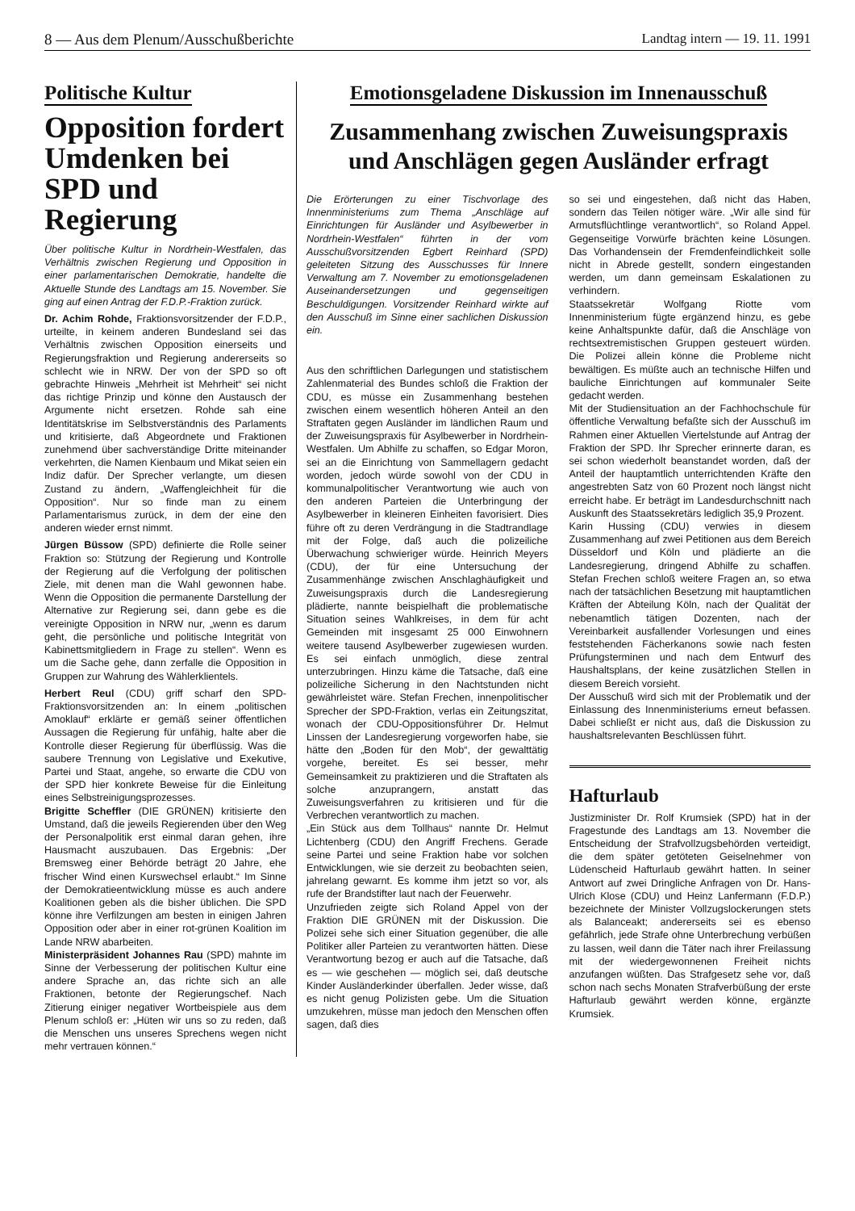8 — Aus dem Plenum/Ausschußberichte Landtag intern — 19. 11. 1991
Politische Kultur
Opposition fordert Umdenken bei SPD und Regierung
Über politische Kultur in Nordrhein-Westfalen, das Verhältnis zwischen Regierung und Opposition in einer parlamentarischen Demokratie, handelte die Aktuelle Stunde des Landtags am 15. November. Sie ging auf einen Antrag der F.D.P.-Fraktion zurück.
Dr. Achim Rohde, Fraktionsvorsitzender der F.D.P., urteilte, in keinem anderen Bundesland sei das Verhältnis zwischen Opposition einerseits und Regierungsfraktion und Regierung andererseits so schlecht wie in NRW. Der von der SPD so oft gebrachte Hinweis „Mehrheit ist Mehrheit“ sei nicht das richtige Prinzip und könne den Austausch der Argumente nicht ersetzen. Rohde sah eine Identitätskrise im Selbstverständnis des Parlaments und kritisierte, daß Abgeordnete und Fraktionen zunehmend über sachverständige Dritte miteinander verkehrten, die Namen Kienbaum und Mikat seien ein Indiz dafür. Der Sprecher verlangte, um diesen Zustand zu ändern, „Waffengleichheit für die Opposition“. Nur so finde man zu einem Parlamentarismus zurück, in dem der eine den anderen wieder ernst nimmt.
Jürgen Büssow (SPD) definierte die Rolle seiner Fraktion so: Stützung der Regierung und Kontrolle der Regierung auf die Verfolgung der politischen Ziele, mit denen man die Wahl gewonnen habe. Wenn die Opposition die permanente Darstellung der Alternative zur Regierung sei, dann gebe es die vereinigte Opposition in NRW nur, „wenn es darum geht, die persönliche und politische Integrität von Kabinettsmitgliedern in Frage zu stellen“. Wenn es um die Sache gehe, dann zerfalle die Opposition in Gruppen zur Wahrung des Wählerklientels.
Herbert Reul (CDU) griff scharf den SPD-Fraktionsvorsitzenden an: In einem „politischen Amoklauf“ erklärte er gemäß seiner öffentlichen Aussagen die Regierung für unfähig, halte aber die Kontrolle dieser Regierung für überflüssig. Was die saubere Trennung von Legislative und Exekutive, Partei und Staat, angehe, so erwarte die CDU von der SPD hier konkrete Beweise für die Einleitung eines Selbstreinigungsprozesses.
Brigitte Scheffler (DIE GRÜNEN) kritisierte den Umstand, daß die jeweils Regierenden über den Weg der Personalpolitik erst einmal daran gehen, ihre Hausmacht auszubauen. Das Ergebnis: „Der Bremsweg einer Behörde beträgt 20 Jahre, ehe frischer Wind einen Kurswechsel erlaubt.“ Im Sinne der Demokratieentwicklung müsse es auch andere Koalitionen geben als die bisher üblichen. Die SPD könne ihre Verfilzungen am besten in einigen Jahren Opposition oder aber in einer rot-grünen Koalition im Lande NRW abarbeiten.
Ministerpräsident Johannes Rau (SPD) mahnte im Sinne der Verbesserung der politischen Kultur eine andere Sprache an, das richte sich an alle Fraktionen, betonte der Regierungschef. Nach Zitierung einiger negativer Wortbeispiele aus dem Plenum schloß er: „Hüten wir uns so zu reden, daß die Menschen uns unseres Sprechens wegen nicht mehr vertrauen können.“
Emotionsgeladene Diskussion im Innenausschuß
Zusammenhang zwischen Zuweisungspraxis und Anschlägen gegen Ausländer erfragt
Die Erörterungen zu einer Tischvorlage des Innenministeriums zum Thema „Anschläge auf Einrichtungen für Ausländer und Asylbewerber in Nordrhein-Westfalen“ führten in der vom Ausschußvorsitzenden Egbert Reinhard (SPD) geleiteten Sitzung des Ausschusses für Innere Verwaltung am 7. November zu emotionsgeladenen Auseinandersetzungen und gegenseitigen Beschuldigungen. Vorsitzender Reinhard wirkte auf den Ausschuß im Sinne einer sachlichen Diskussion ein.
Aus den schriftlichen Darlegungen und statistischem Zahlenmaterial des Bundes schloß die Fraktion der CDU, es müsse ein Zusammenhang bestehen zwischen einem wesentlich höheren Anteil an den Straftaten gegen Ausländer im ländlichen Raum und der Zuweisungspraxis für Asylbewerber in Nordrhein-Westfalen. Um Abhilfe zu schaffen, so Edgar Moron, sei an die Einrichtung von Sammellagern gedacht worden, jedoch würde sowohl von der CDU in kommunalpolitischer Verantwortung wie auch von den anderen Parteien die Unterbringung der Asylbewerber in kleineren Einheiten favorisiert. Dies führe oft zu deren Verdrängung in die Stadtrandlage mit der Folge, daß auch die polizeiliche Überwachung schwieriger würde. Heinrich Meyers (CDU), der für eine Untersuchung der Zusammenhänge zwischen Anschlaghäufigkeit und Zuweisungspraxis durch die Landesregierung plädierte, nannte beispielhaft die problematische Situation seines Wahlkreises, in dem für acht Gemeinden mit insgesamt 25 000 Einwohnern weitere tausend Asylbewerber zugewiesen wurden. Es sei einfach unmöglich, diese zentral unterzubringen. Hinzu käme die Tatsache, daß eine polizeiliche Sicherung in den Nachtstunden nicht gewährleistet wäre. Stefan Frechen, innenpolitischer Sprecher der SPD-Fraktion, verlas ein Zeitungszitat, wonach der CDU-Oppositionsführer Dr. Helmut Linssen der Landesregierung vorgeworfen habe, sie hätte den „Boden für den Mob“, der gewalttätig vorgehe, bereitet. Es sei besser, mehr Gemeinsamkeit zu praktizieren und die Straftaten als solche anzuprangern, anstatt das Zuweisungsverfahren zu kritisieren und für die Verbrechen verantwortlich zu machen.
„Ein Stück aus dem Tollhaus“ nannte Dr. Helmut Lichtenberg (CDU) den Angriff Frechens. Gerade seine Partei und seine Fraktion habe vor solchen Entwicklungen, wie sie derzeit zu beobachten seien, jahrelang gewarnt. Es komme ihm jetzt so vor, als rufe der Brandstifter laut nach der Feuerwehr.
Unzufrieden zeigte sich Roland Appel von der Fraktion DIE GRÜNEN mit der Diskussion. Die Polizei sehe sich einer Situation gegenüber, die alle Politiker aller Parteien zu verantworten hätten. Diese Verantwortung bezog er auch auf die Tatsache, daß es — wie geschehen — möglich sei, daß deutsche Kinder Ausländerkinder überfallen. Jeder wisse, daß es nicht genug Polizisten gebe. Um die Situation umzukehren, müsse man jedoch den Menschen offen sagen, daß dies
so sei und eingestehen, daß nicht das Haben, sondern das Teilen nötiger wäre. „Wir alle sind für Armutsflüchtlinge verantwortlich“, so Roland Appel. Gegenseitige Vorwürfe brächten keine Lösungen. Das Vorhandensein der Fremdenfeindlichkeit solle nicht in Abrede gestellt, sondern eingestanden werden, um dann gemeinsam Eskalationen zu verhindern.
Staatssekretär Wolfgang Riotte vom Innenministerium fügte ergänzend hinzu, es gebe keine Anhaltspunkte dafür, daß die Anschläge von rechtsextremistischen Gruppen gesteuert würden. Die Polizei allein könne die Probleme nicht bewältigen. Es müßte auch an technische Hilfen und bauliche Einrichtungen auf kommunaler Seite gedacht werden.
Mit der Studiensituation an der Fachhochschule für öffentliche Verwaltung befaßte sich der Ausschuß im Rahmen einer Aktuellen Viertelstunde auf Antrag der Fraktion der SPD. Ihr Sprecher erinnerte daran, es sei schon wiederholt beanstandet worden, daß der Anteil der hauptamtlich unterrichtenden Kräfte den angestrebten Satz von 60 Prozent noch längst nicht erreicht habe. Er beträgt im Landesdurchschnitt nach Auskunft des Staatssekretärs lediglich 35,9 Prozent.
Karin Hussing (CDU) verwies in diesem Zusammenhang auf zwei Petitionen aus dem Bereich Düsseldorf und Köln und plädierte an die Landesregierung, dringend Abhilfe zu schaffen. Stefan Frechen schloß weitere Fragen an, so etwa nach der tatsächlichen Besetzung mit hauptamtlichen Kräften der Abteilung Köln, nach der Qualität der nebenamtlich tätigen Dozenten, nach der Vereinbarkeit ausfallender Vorlesungen und eines feststehenden Fächerkanons sowie nach festen Prüfungsterminen und nach dem Entwurf des Haushaltsplans, der keine zusätzlichen Stellen in diesem Bereich vorsieht.
Der Ausschuß wird sich mit der Problematik und der Einlassung des Innenministeriums erneut befassen. Dabei schließt er nicht aus, daß die Diskussion zu haushaltsrelevanten Beschlüssen führt.
Hafturlaub
Justizminister Dr. Rolf Krumsiek (SPD) hat in der Fragestunde des Landtags am 13. November die Entscheidung der Strafvollzugsbehörden verteidigt, die dem später getöteten Geiselnehmer von Lüdenscheid Hafturlaub gewährt hatten. In seiner Antwort auf zwei Dringliche Anfragen von Dr. Hans-Ulrich Klose (CDU) und Heinz Lanfermann (F.D.P.) bezeichnete der Minister Vollzugslockerungen stets als Balanceakt; andererseits sei es ebenso gefährlich, jede Strafe ohne Unterbrechung verbüßen zu lassen, weil dann die Täter nach ihrer Freilassung mit der wiedergewonnenen Freiheit nichts anzufangen wüßten. Das Strafgesetz sehe vor, daß schon nach sechs Monaten Strafverbüßung der erste Hafturlaub gewährt werden könne, ergänzte Krumsiek.